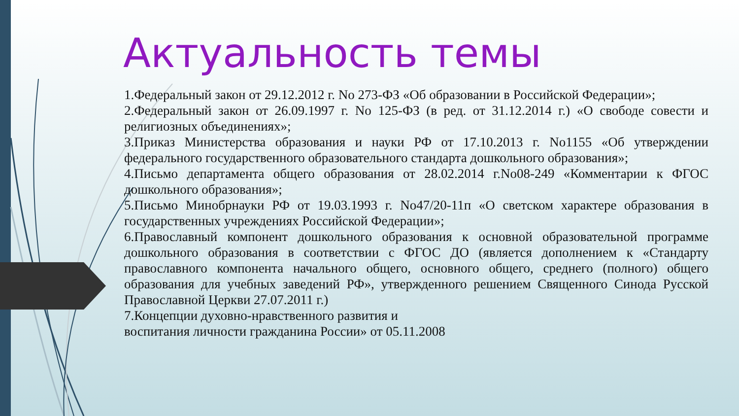Актуальность темы
1.Федеральный закон от 29.12.2012 г. No 273-ФЗ «Об образовании в Российской Федерации»;
2.Федеральный закон от 26.09.1997 г. No 125-ФЗ (в ред. от 31.12.2014 г.) «О свободе совести и религиозных объединениях»;
3.Приказ Министерства образования и науки РФ от 17.10.2013 г. No1155 «Об утверждении федерального государственного образовательного стандарта дошкольного образования»;
4.Письмо департамента общего образования от 28.02.2014 г.No08-249 «Комментарии к ФГОС дошкольного образования»;
5.Письмо Минобрнауки РФ от 19.03.1993 г. No47/20-11п «О светском характере образования в государственных учреждениях Российской Федерации»;
6.Православный компонент дошкольного образования к основной образовательной программе дошкольного образования в соответствии с ФГОС ДО (является дополнением к «Стандарту православного компонента начального общего, основного общего, среднего (полного) общего образования для учебных заведений РФ», утвержденного решением Священного Синода Русской Православной Церкви 27.07.2011 г.)
7.Концепции духовно-нравственного развития и
воспитания личности гражданина России» от 05.11.2008